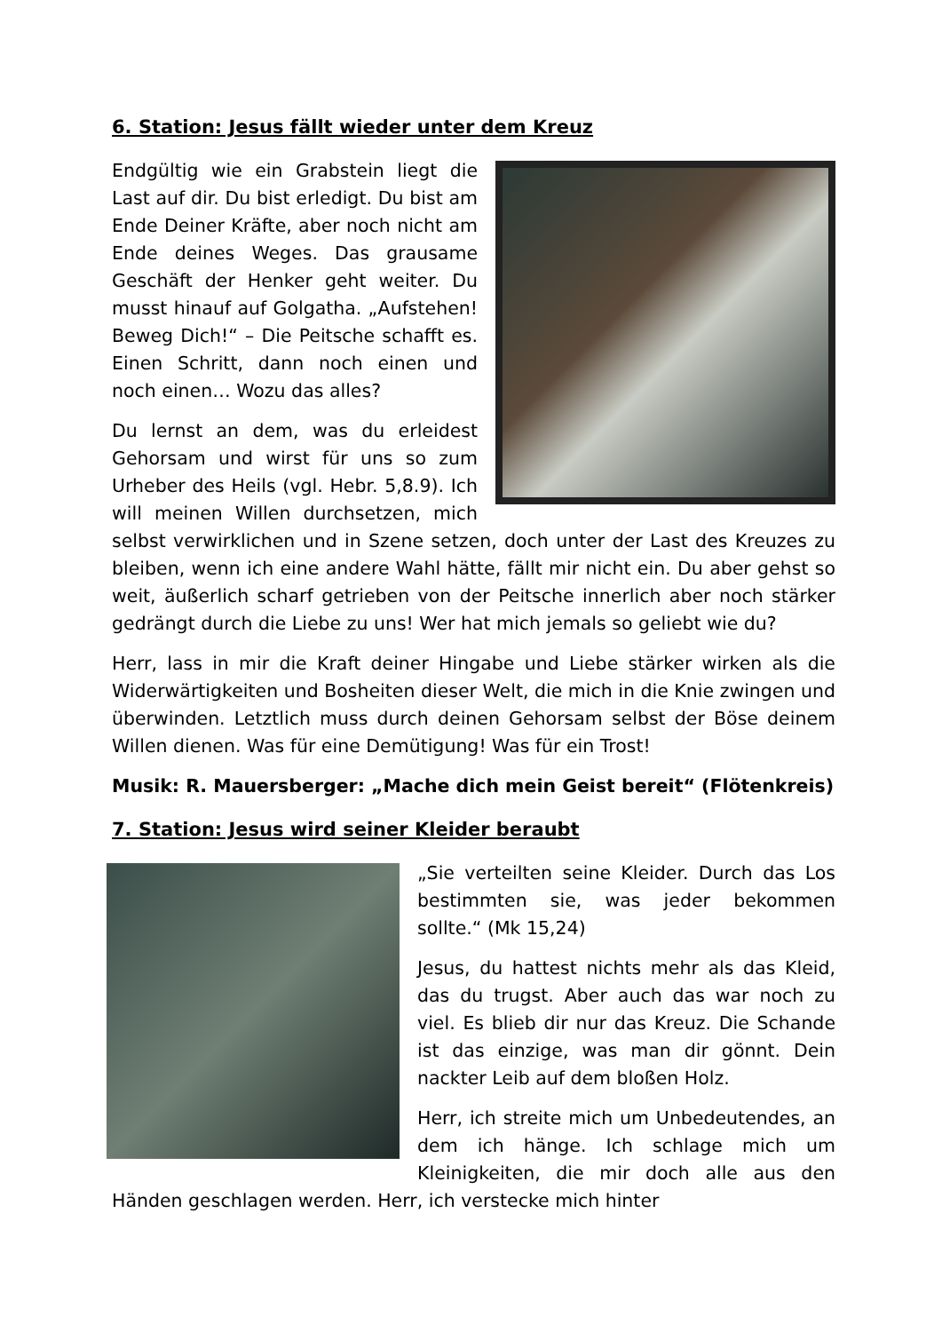6. Station: Jesus fällt wieder unter dem Kreuz
Endgültig wie ein Grabstein liegt die Last auf dir. Du bist erledigt. Du bist am Ende Deiner Kräfte, aber noch nicht am Ende deines Weges. Das grausame Geschäft der Henker geht weiter. Du musst hinauf auf Golgatha. „Aufstehen! Beweg Dich!“ – Die Peitsche schafft es. Einen Schritt, dann noch einen und noch einen… Wozu das alles?
Du lernst an dem, was du erleidest Gehorsam und wirst für uns so zum Urheber des Heils (vgl. Hebr. 5,8.9). Ich will meinen Willen durchsetzen, mich selbst verwirklichen und in Szene setzen, doch unter der Last des Kreuzes zu bleiben, wenn ich eine andere Wahl hätte, fällt mir nicht ein. Du aber gehst so weit, äußerlich scharf getrieben von der Peitsche innerlich aber noch stärker gedrängt durch die Liebe zu uns! Wer hat mich jemals so geliebt wie du?
Herr, lass in mir die Kraft deiner Hingabe und Liebe stärker wirken als die Widerwärtigkeiten und Bosheiten dieser Welt, die mich in die Knie zwingen und überwinden. Letztlich muss durch deinen Gehorsam selbst der Böse deinem Willen dienen. Was für eine Demütigung! Was für ein Trost!
Musik: R. Mauersberger: „Mache dich mein Geist bereit“ (Flötenkreis)
7. Station: Jesus wird seiner Kleider beraubt
„Sie verteilten seine Kleider. Durch das Los bestimmten sie, was jeder bekommen sollte.“ (Mk 15,24)
Jesus, du hattest nichts mehr als das Kleid, das du trugst. Aber auch das war noch zu viel. Es blieb dir nur das Kreuz. Die Schande ist das einzige, was man dir gönnt. Dein nackter Leib auf dem bloßen Holz.
Herr, ich streite mich um Unbedeutendes, an dem ich hänge. Ich schlage mich um Kleinigkeiten, die mir doch alle aus den Händen geschlagen werden. Herr, ich verstecke mich hinter